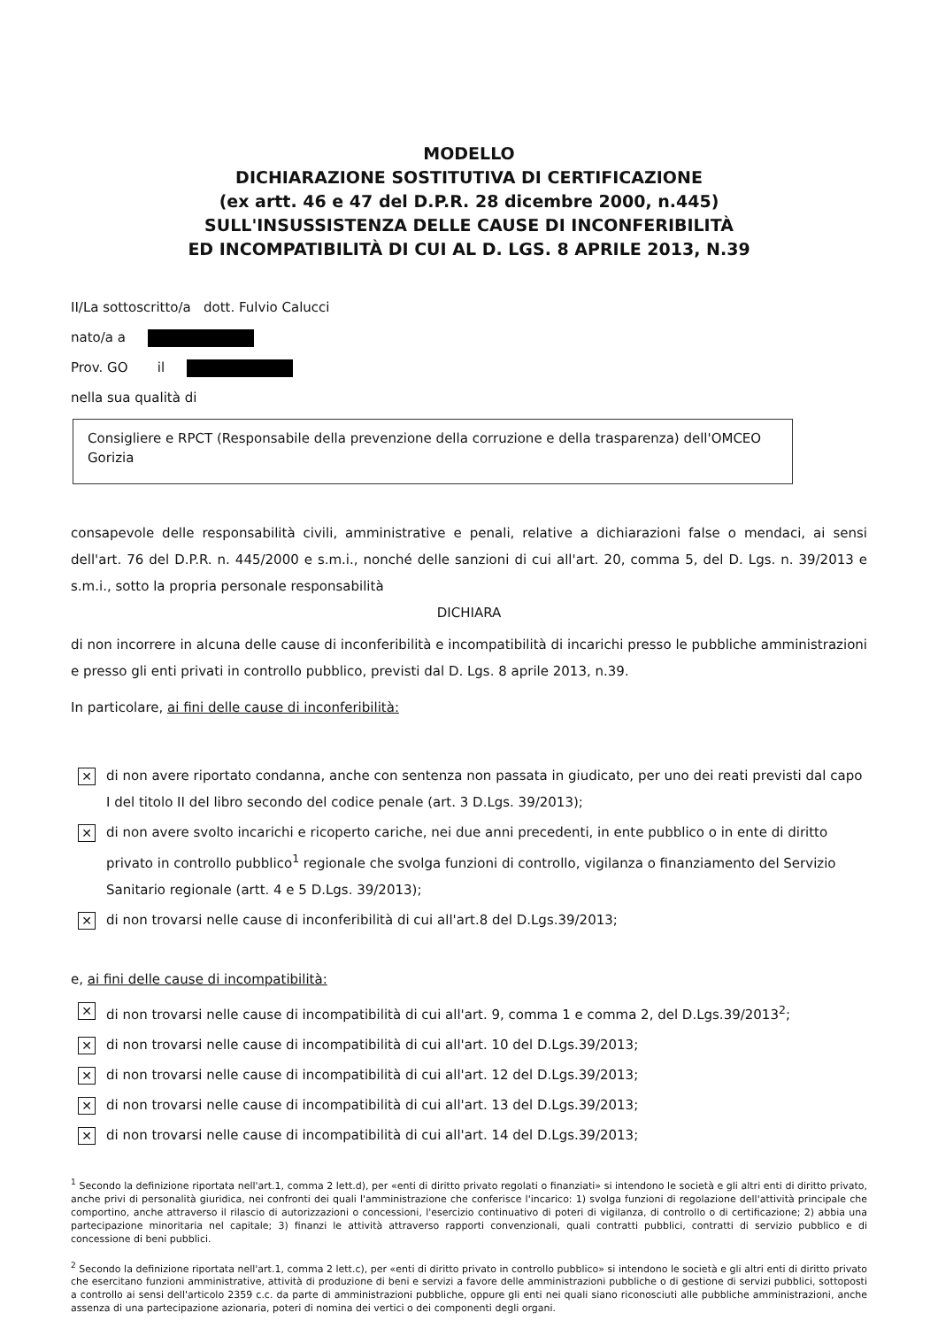MODELLO
DICHIARAZIONE SOSTITUTIVA DI CERTIFICAZIONE
(ex artt. 46 e 47 del D.P.R. 28 dicembre 2000, n.445)
SULL'INSUSSISTENZA DELLE CAUSE DI INCONFERIBILITÀ
ED INCOMPATIBILITÀ DI CUI AL D. LGS. 8 APRILE 2013, N.39
II/La sottoscritto/a dott. Fulvio Calucci
nato/a a
Prov. GO il
nella sua qualità di
Consigliere e RPCT (Responsabile della prevenzione della corruzione e della trasparenza) dell'OMCEO Gorizia
consapevole delle responsabilità civili, amministrative e penali, relative a dichiarazioni false o mendaci, ai sensi dell'art. 76 del D.P.R. n. 445/2000 e s.m.i., nonché delle sanzioni di cui all'art. 20, comma 5, del D. Lgs. n. 39/2013 e s.m.i., sotto la propria personale responsabilità
DICHIARA
di non incorrere in alcuna delle cause di inconferibilità e incompatibilità di incarichi presso le pubbliche amministrazioni e presso gli enti privati in controllo pubblico, previsti dal D. Lgs. 8 aprile 2013, n.39.
In particolare, ai fini delle cause di inconferibilità:
✕
di non avere riportato condanna, anche con sentenza non passata in giudicato, per uno dei reati previsti dal capo I del titolo II del libro secondo del codice penale (art. 3 D.Lgs. 39/2013);
✕
di non avere svolto incarichi e ricoperto cariche, nei due anni precedenti, in ente pubblico o in ente di diritto privato in controllo pubblico<sup>1</sup> regionale che svolga funzioni di controllo, vigilanza o finanziamento del Servizio Sanitario regionale (artt. 4 e 5 D.Lgs. 39/2013);
✕
di non trovarsi nelle cause di inconferibilità di cui all'art.8 del D.Lgs.39/2013;
e, ai fini delle cause di incompatibilità:
✕
di non trovarsi nelle cause di incompatibilità di cui all'art. 9, comma 1 e comma 2, del D.Lgs.39/2013<sup>2</sup>;
✕
di non trovarsi nelle cause di incompatibilità di cui all'art. 10 del D.Lgs.39/2013;
✕
di non trovarsi nelle cause di incompatibilità di cui all'art. 12 del D.Lgs.39/2013;
✕
di non trovarsi nelle cause di incompatibilità di cui all'art. 13 del D.Lgs.39/2013;
✕
di non trovarsi nelle cause di incompatibilità di cui all'art. 14 del D.Lgs.39/2013;
<sup>1</sup> Secondo la definizione riportata nell'art.1, comma 2 lett.d), per «enti di diritto privato regolati o finanziati» si intendono le società e gli altri enti di diritto privato, anche privi di personalità giuridica, nei confronti dei quali l'amministrazione che conferisce l'incarico: 1) svolga funzioni di regolazione dell'attività principale che comportino, anche attraverso il rilascio di autorizzazioni o concessioni, l'esercizio continuativo di poteri di vigilanza, di controllo o di certificazione; 2) abbia una partecipazione minoritaria nel capitale; 3) finanzi le attività attraverso rapporti convenzionali, quali contratti pubblici, contratti di servizio pubblico e di concessione di beni pubblici.
<sup>2</sup> Secondo la definizione riportata nell'art.1, comma 2 lett.c), per «enti di diritto privato in controllo pubblico» si intendono le società e gli altri enti di diritto privato che esercitano funzioni amministrative, attività di produzione di beni e servizi a favore delle amministrazioni pubbliche o di gestione di servizi pubblici, sottoposti a controllo ai sensi dell'articolo 2359 c.c. da parte di amministrazioni pubbliche, oppure gli enti nei quali siano riconosciuti alle pubbliche amministrazioni, anche assenza di una partecipazione azionaria, poteri di nomina dei vertici o dei componenti degli organi.